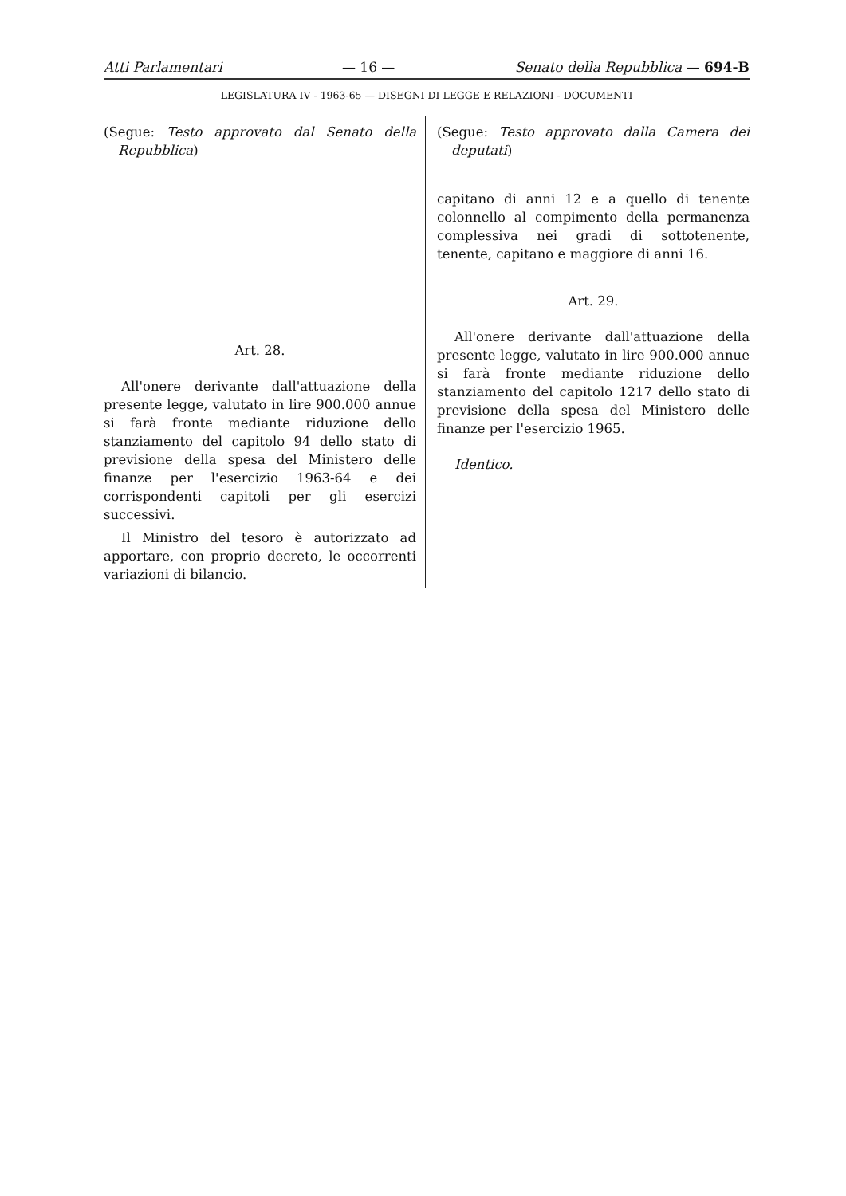Atti Parlamentari — 16 — Senato della Repubblica — 694-B
LEGISLATURA IV - 1963-65 — DISEGNI DI LEGGE E RELAZIONI - DOCUMENTI
(Segue: Testo approvato dal Senato della Repubblica)
Art. 28.
All'onere derivante dall'attuazione della presente legge, valutato in lire 900.000 annue si farà fronte mediante riduzione dello stanziamento del capitolo 94 dello stato di previsione della spesa del Ministero delle finanze per l'esercizio 1963-64 e dei corrispondenti capitoli per gli esercizi successivi.
Il Ministro del tesoro è autorizzato ad apportare, con proprio decreto, le occorrenti variazioni di bilancio.
(Segue: Testo approvato dalla Camera dei deputati)
capitano di anni 12 e a quello di tenente colonnello al compimento della permanenza complessiva nei gradi di sottotenente, tenente, capitano e maggiore di anni 16.
Art. 29.
All'onere derivante dall'attuazione della presente legge, valutato in lire 900.000 annue si farà fronte mediante riduzione dello stanziamento del capitolo 1217 dello stato di previsione della spesa del Ministero delle finanze per l'esercizio 1965.
Identico.